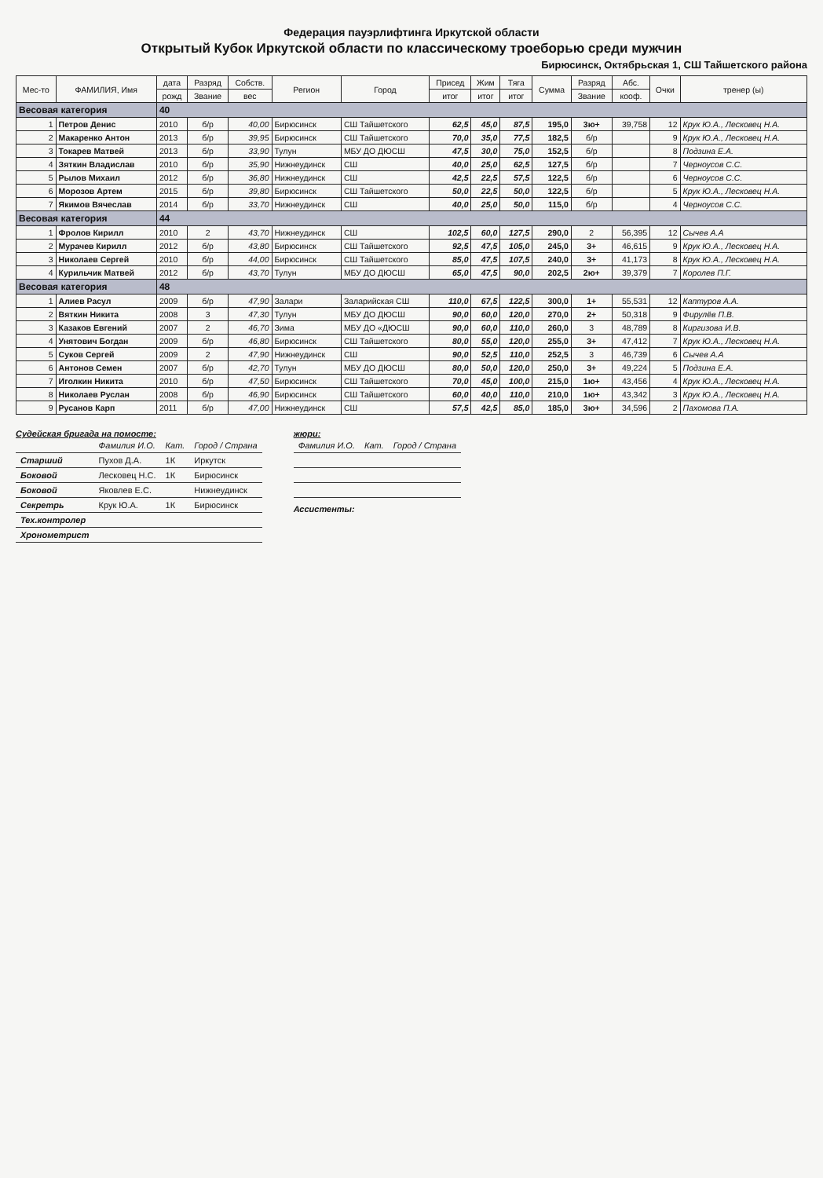Федерация пауэрлифтинга Иркутской области
Открытый Кубок Иркутской области по классическому троеборью среди мужчин
Бирюсинск, Октябрьская 1, СШ Тайшетского района
| Мес-то | ФАМИЛИЯ, Имя | дата | Разряд | Собств. | Регион | Город | Присед | Жим | Тяга | Сумма | Разряд | Абс. | Очки | тренер (ы) |
| --- | --- | --- | --- | --- | --- | --- | --- | --- | --- | --- | --- | --- | --- | --- |
| | | рожд | Звание | вес | | | итог | итог | итог | | Звание | кооф. | | |
| Весовая категория | | 40 | | | | | | | | | | | | |
| 1 | Петров Денис | 2010 | б/р | 40,00 | Бирюсинск | СШ Тайшетского | 62,5 | 45,0 | 87,5 | 195,0 | 3ю+ | 39,758 | 12 | Крук Ю.А., Лесковец Н.А. |
| 2 | Макаренко Антон | 2013 | б/р | 39,95 | Бирюсинск | СШ Тайшетского | 70,0 | 35,0 | 77,5 | 182,5 | б/р | | 9 | Крук Ю.А., Лесковец Н.А. |
| 3 | Токарев Матвей | 2013 | б/р | 33,90 | Тулун | МБУ ДО ДЮСШ | 47,5 | 30,0 | 75,0 | 152,5 | б/р | | 8 | Подзина Е.А. |
| 4 | Зяткин Владислав | 2010 | б/р | 35,90 | Нижнеудинск | СШ | 40,0 | 25,0 | 62,5 | 127,5 | б/р | | 7 | Черноусов С.С. |
| 5 | Рылов Михаил | 2012 | б/р | 36,80 | Нижнеудинск | СШ | 42,5 | 22,5 | 57,5 | 122,5 | б/р | | 6 | Черноусов С.С. |
| 6 | Морозов Артем | 2015 | б/р | 39,80 | Бирюсинск | СШ Тайшетского | 50,0 | 22,5 | 50,0 | 122,5 | б/р | | 5 | Крук Ю.А., Лесковец Н.А. |
| 7 | Якимов Вячеслав | 2014 | б/р | 33,70 | Нижнеудинск | СШ | 40,0 | 25,0 | 50,0 | 115,0 | б/р | | 4 | Черноусов С.С. |
| Весовая категория | | 44 | | | | | | | | | | | | |
| 1 | Фролов Кирилл | 2010 | 2 | 43,70 | Нижнеудинск | СШ | 102,5 | 60,0 | 127,5 | 290,0 | 2 | 56,395 | 12 | Сычев А.А |
| 2 | Мурачев Кирилл | 2012 | б/р | 43,80 | Бирюсинск | СШ Тайшетского | 92,5 | 47,5 | 105,0 | 245,0 | 3+ | 46,615 | 9 | Крук Ю.А., Лесковец Н.А. |
| 3 | Николаев Сергей | 2010 | б/р | 44,00 | Бирюсинск | СШ Тайшетского | 85,0 | 47,5 | 107,5 | 240,0 | 3+ | 41,173 | 8 | Крук Ю.А., Лесковец Н.А. |
| 4 | Курильчик Матвей | 2012 | б/р | 43,70 | Тулун | МБУ ДО ДЮСШ | 65,0 | 47,5 | 90,0 | 202,5 | 2ю+ | 39,379 | 7 | Королев П.Г. |
| Весовая категория | | 48 | | | | | | | | | | | | |
| 1 | Алиев Расул | 2009 | б/р | 47,90 | Залари | Заларийская СШ | 110,0 | 67,5 | 122,5 | 300,0 | 1+ | 55,531 | 12 | Каптуров А.А. |
| 2 | Вяткин Никита | 2008 | 3 | 47,30 | Тулун | МБУ ДО ДЮСШ | 90,0 | 60,0 | 120,0 | 270,0 | 2+ | 50,318 | 9 | Фирулёв П.В. |
| 3 | Казаков Евгений | 2007 | 2 | 46,70 | Зима | МБУ ДО «ДЮСШ | 90,0 | 60,0 | 110,0 | 260,0 | 3 | 48,789 | 8 | Киргизова И.В. |
| 4 | Унятович Богдан | 2009 | б/р | 46,80 | Бирюсинск | СШ Тайшетского | 80,0 | 55,0 | 120,0 | 255,0 | 3+ | 47,412 | 7 | Крук Ю.А., Лесковец Н.А. |
| 5 | Суков Сергей | 2009 | 2 | 47,90 | Нижнеудинск | СШ | 90,0 | 52,5 | 110,0 | 252,5 | 3 | 46,739 | 6 | Сычев А.А |
| 6 | Антонов Семен | 2007 | б/р | 42,70 | Тулун | МБУ ДО ДЮСШ | 80,0 | 50,0 | 120,0 | 250,0 | 3+ | 49,224 | 5 | Подзина Е.А. |
| 7 | Иголкин Никита | 2010 | б/р | 47,50 | Бирюсинск | СШ Тайшетского | 70,0 | 45,0 | 100,0 | 215,0 | 1ю+ | 43,456 | 4 | Крук Ю.А., Лесковец Н.А. |
| 8 | Николаев Руслан | 2008 | б/р | 46,90 | Бирюсинск | СШ Тайшетского | 60,0 | 40,0 | 110,0 | 210,0 | 1ю+ | 43,342 | 3 | Крук Ю.А., Лесковец Н.А. |
| 9 | Русанов Карп | 2011 | б/р | 47,00 | Нижнеудинск | СШ | 57,5 | 42,5 | 85,0 | 185,0 | 3ю+ | 34,596 | 2 | Пахомова П.А. |
Судейская бригада на помосте:
| | Фамилия И.О. | Кат. | Город / Страна |
| Старший | Пухов Д.А. | 1К | Иркутск |
| Боковой | Лесковец Н.С. | 1К | Бирюсинск |
| Боковой | Яковлев Е.С. | | Нижнеудинск |
| Секретрь | Крук Ю.А. | 1К | Бирюсинск |
| Тех.контролер | | | |
| Хронометрист | | | |
жюри:
| Фамилия И.О. | Кат. | Город / Страна |
Ассистенты: